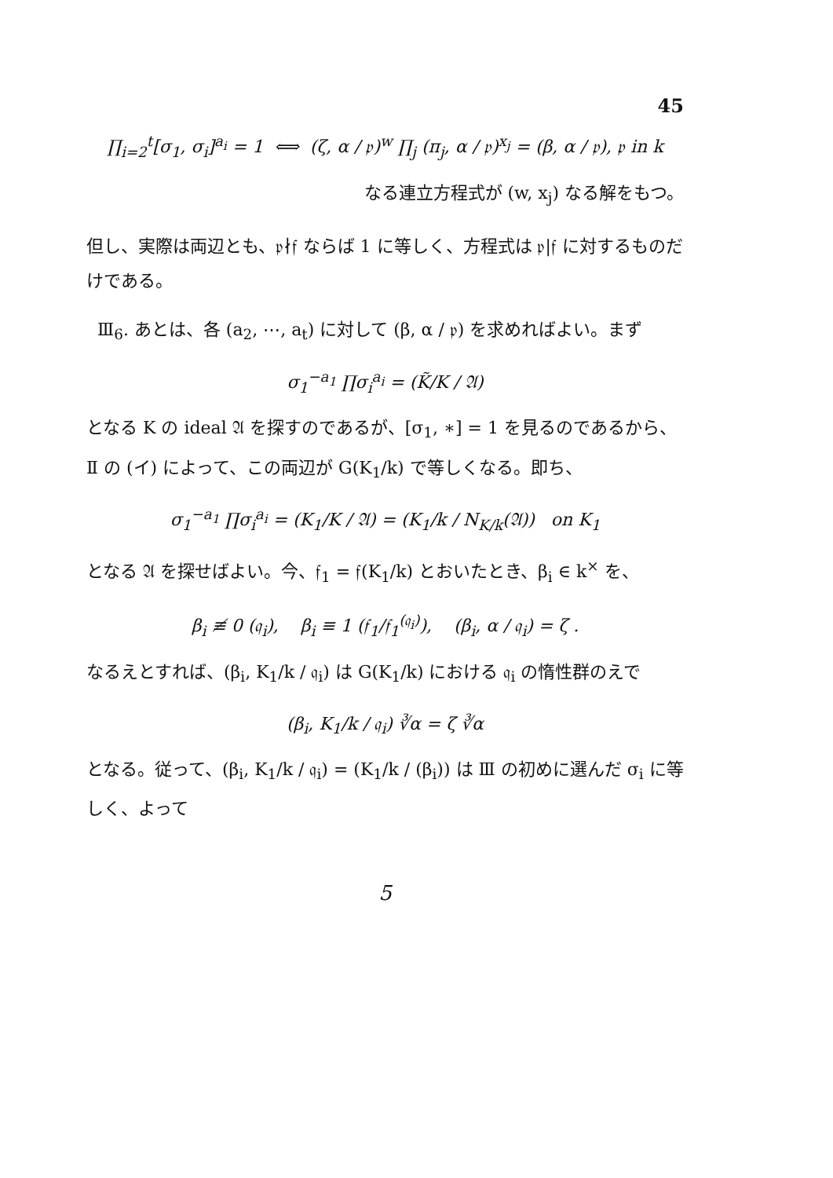45
∏<sub>i=2</sub><sup>t</sup>[σ<sub>1</sub>, σ<sub>i</sub>]<sup>a<sub>i</sub></sup> = 1 ⟺ (ζ, α / 𝔭)<sup>w</sup> ∏<sub>j</sub> (π<sub>j</sub>, α / 𝔭)<sup>x<sub>j</sub></sup> = (β, α / 𝔭), 𝔭 in k
なる連立方程式が (w, x<sub>j</sub>) なる解をもつ。
但し、実際は両辺とも、𝔭∤𝔣 ならば 1 に等しく、方程式は 𝔭|𝔣 に対するものだけである。
Ⅲ<sub>6</sub>. あとは、各 (a<sub>2</sub>, ⋯, a<sub>t</sub>) に対して (β, α / 𝔭) を求めればよい。まず
σ<sub>1</sub><sup>−a<sub>1</sub></sup> ∏σ<sub>i</sub><sup>a<sub>i</sub></sup> = (K̃/K / 𝔄)
となる K の ideal 𝔄 を探すのであるが、[σ<sub>1</sub>, ∗] = 1 を見るのであるから、Ⅱ の (イ) によって、この両辺が G(K<sub>1</sub>/k) で等しくなる。即ち、
σ<sub>1</sub><sup>−a<sub>1</sub></sup> ∏σ<sub>i</sub><sup>a<sub>i</sub></sup> = (K<sub>1</sub>/K / 𝔄) = (K<sub>1</sub>/k / N<sub>K/k</sub>(𝔄)) on K<sub>1</sub>
となる 𝔄 を探せばよい。今、𝔣<sub>1</sub> = 𝔣(K<sub>1</sub>/k) とおいたとき、β<sub>i</sub> ∈ k<sup>×</sup> を、
β<sub>i</sub> ≢ 0 (𝔮<sub>i</sub>), β<sub>i</sub> ≡ 1 (𝔣<sub>1</sub>/𝔣<sub>1</sub><sup>(𝔮<sub>i</sub>)</sup>), (β<sub>i</sub>, α / 𝔮<sub>i</sub>) = ζ .
なるえとすれば、(β<sub>i</sub>, K<sub>1</sub>/k / 𝔮<sub>i</sub>) は G(K<sub>1</sub>/k) における 𝔮<sub>i</sub> の惰性群のえで
(β<sub>i</sub>, K<sub>1</sub>/k / 𝔮<sub>i</sub>) ∛α = ζ ∛α
となる。従って、(β<sub>i</sub>, K<sub>1</sub>/k / 𝔮<sub>i</sub>) = (K<sub>1</sub>/k / (β<sub>i</sub>)) は Ⅲ の初めに選んだ σ<sub>i</sub> に等しく、よって
5